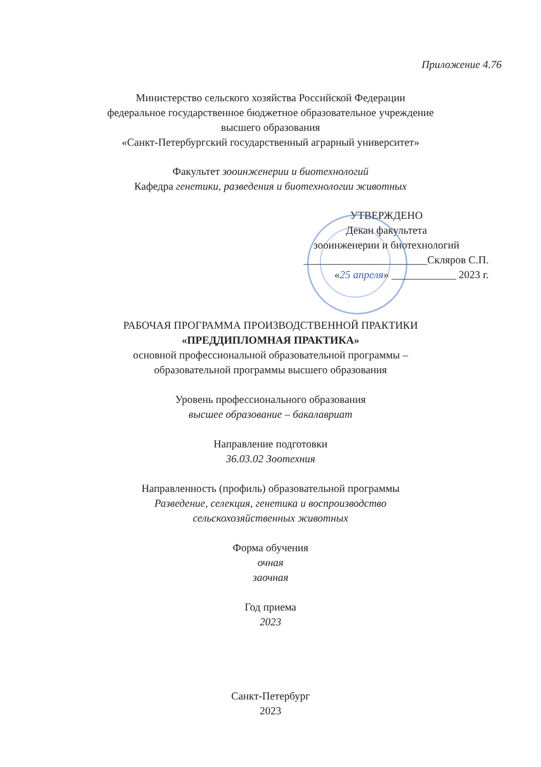Приложение 4.76
Министерство сельского хозяйства Российской Федерации
федеральное государственное бюджетное образовательное учреждение
высшего образования
«Санкт-Петербургский государственный аграрный университет»
Факультет зооинженерии и биотехнологий
Кафедра генетики, разведения и биотехнологии животных
УТВЕРЖДЕНО
Декан факультета
зооинженерии и биотехнологий
_______________________Скляров С.П.
«25 апреля» ____________ 2023 г.
РАБОЧАЯ ПРОГРАММА ПРОИЗВОДСТВЕННОЙ ПРАКТИКИ
«ПРЕДДИПЛОМНАЯ ПРАКТИКА»
основной профессиональной образовательной программы –
образовательной программы высшего образования
Уровень профессионального образования
высшее образование – бакалавриат
Направление подготовки
36.03.02 Зоотехния
Направленность (профиль) образовательной программы
Разведение, селекция, генетика и воспроизводство
сельскохозяйственных животных
Форма обучения
очная
заочная
Год приема
2023
Санкт-Петербург
2023